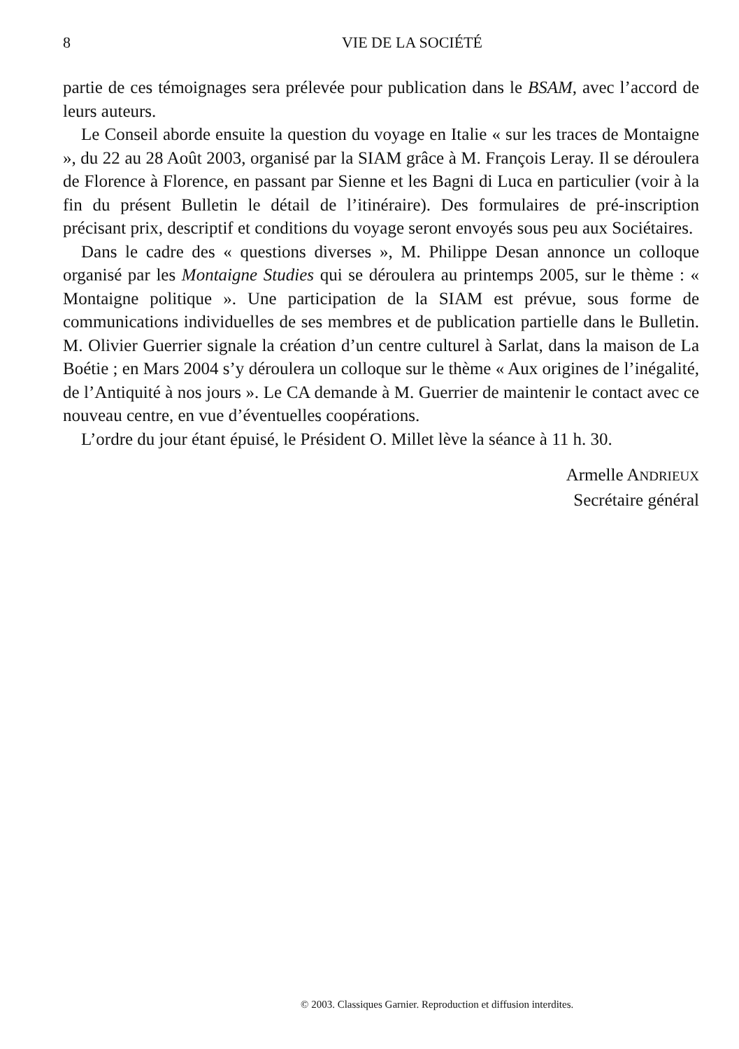8 VIE DE LA SOCIÉTÉ
partie de ces témoignages sera prélevée pour publication dans le BSAM, avec l’accord de leurs auteurs.
Le Conseil aborde ensuite la question du voyage en Italie « sur les traces de Montaigne », du 22 au 28 Août 2003, organisé par la SIAM grâce à M. François Leray. Il se déroulera de Florence à Florence, en passant par Sienne et les Bagni di Luca en particulier (voir à la fin du présent Bulletin le détail de l’itinéraire). Des formulaires de pré-inscription précisant prix, descriptif et conditions du voyage seront envoyés sous peu aux Sociétaires.
Dans le cadre des « questions diverses », M. Philippe Desan annonce un colloque organisé par les Montaigne Studies qui se déroulera au printemps 2005, sur le thème : « Montaigne politique ». Une participation de la SIAM est prévue, sous forme de communications individuelles de ses membres et de publication partielle dans le Bulletin. M. Olivier Guerrier signale la création d’un centre culturel à Sarlat, dans la maison de La Boétie ; en Mars 2004 s’y déroulera un colloque sur le thème « Aux origines de l’inégalité, de l’Antiquité à nos jours ». Le CA demande à M. Guerrier de maintenir le contact avec ce nouveau centre, en vue d’éventuelles coopérations.
L’ordre du jour étant épuisé, le Président O. Millet lève la séance à 11 h. 30.
Armelle ANDRIEUX
Secrétaire général
© 2003. Classiques Garnier. Reproduction et diffusion interdites.